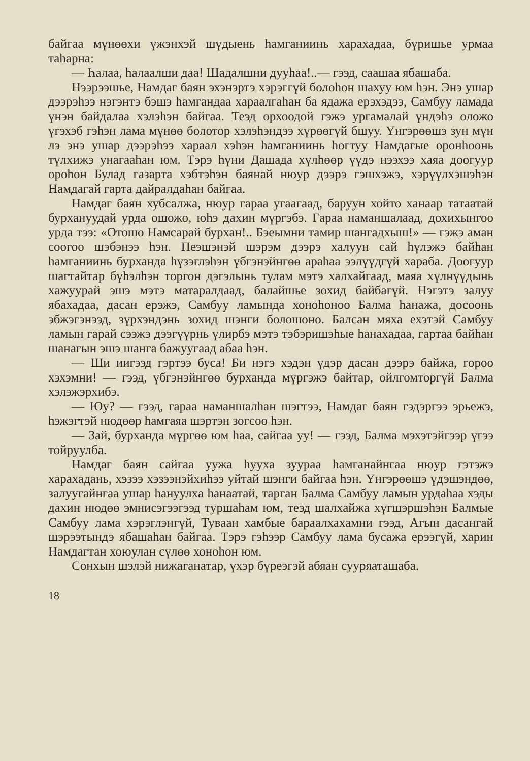байгаа мүнөөхи үжэнхэй шүдыень һамганиинь харахадаа, бүришье урмаа таһарна:
— Һалаа, һалаалши даа! Шадалшни дууһаа!..— гээд, саашаа ябашаба.
Нээрээшье, Намдаг баян эхэнэртэ хэрэггүй болоһон шахуу юм һэн. Энэ ушар дээрэһээ нэгэнтэ бэшэ һамгандаа хараалгаһан ба ядажа ерэхэдээ, Самбуу ламада үнэн байдалаа хэлэһэн байгаа. Теэд орхоодой гэжэ ургамалай үндэһэ оложо үгэхэб гэһэн лама мүнөө болотор хэлэһэндээ хүрөөгүй бшуу. Үнгэрөөшэ зун мүн лэ энэ ушар дээрэһээ хараал хэһэн һамганиинь һогтуу Намдагые оронһоонь түлхижэ унагааһан юм. Тэрэ һүни Дашада хүлһөөр үүдэ нээхээ хаяа доогуур ороһон Булад газарта хэбтэһэн баянай нюур дээрэ гэшхэжэ, хэрүүлхэшэһэн Намдагай гарта дайралдаһан байгаа.
Намдаг баян хубсалжа, нюур гараа угаагаад, баруун хойто ханаар татаатай бурхануудай урда ошожо, юһэ дахин мүргэбэ. Гараа наманшалаад, дохихынгоо урда тээ: «Отошо Намсарай бурхан!.. Бэеымни тамир шангадхыш!» — гэжэ аман соогоо шэбэнээ һэн. Пеэшэнэй шэрэм дээрэ халуун сай һүлэжэ байһан һамганиинь бурханда һүзэглэһэн үбгэнэйнгөө араһаа ээлүүдгүй хараба. Доогуур шагтайтар бүһэлһэн торгон дэгэлынь тулам мэтэ халхайгаад, маяа хүлнүүдынь хажуурай эшэ мэтэ матаралдаад, балайшье зохид байбагүй. Нэгэтэ залуу ябахадаа, дасан ерэжэ, Самбуу ламында хоноһоноо Балма һанажа, досоонь эбжэгэнээд, зүрхэндэнь зохид шэнги болошоно. Балсан мяха ехэтэй Самбуу ламын гарай сээжэ дээгүүрнь үлирбэ мэтэ тэбэришэһые һанахадаа, гартаа байһан шанагын эшэ шанга бажуугаад абаа һэн.
— Ши иигээд гэртээ буса! Би нэгэ хэдэн үдэр дасан дээрэ байжа, горoo хэхэмни! — гээд, үбгэнэйнгөө бурханда мүргэжэ байтар, ойлгомторгүй Балма хэлэжэрхибэ.
— Юу? — гээд, гараа наманшалһан шэгтээ, Намдаг баян гэдэргээ эрьежэ, һэжэгтэй нюдөөр һамгаяа шэртэн зогсоо һэн.
— Зай, бурханда мүргөө юм һаа, сайгаа уу! — гээд, Балма мэхэтэйгээр үгээ тойруулба.
Намдаг баян сайгаа уужа һууха зуураа һамганайнгаа нюур гэтэжэ харахадань, хэзээ хэзээнэйхиһээ уйтай шэнги байгаа һэн. Үнгэрөөшэ үдэшэндөө, залуугайнгаа ушар һануулха һанаатай, тарган Балма Самбуу ламын урдаһаа хэды дахин нюдөө эмнисэгээгээд туршаһам юм, теэд шалхайжа хүгшэршэһэн Балмые Самбуу лама хэрэглэнгүй, Туваан хамбые бараалхахамни гээд, Агын дасангай шэрээтындэ ябашаһан байгаа. Тэрэ гэһээр Самбуу лама бусажа ерээгүй, харин Намдагтан хоюулан сүлөө хоноһон юм.
Сонхын шэлэй нижаганатар, үхэр бүреэгэй абяан сууряаташаба.
18